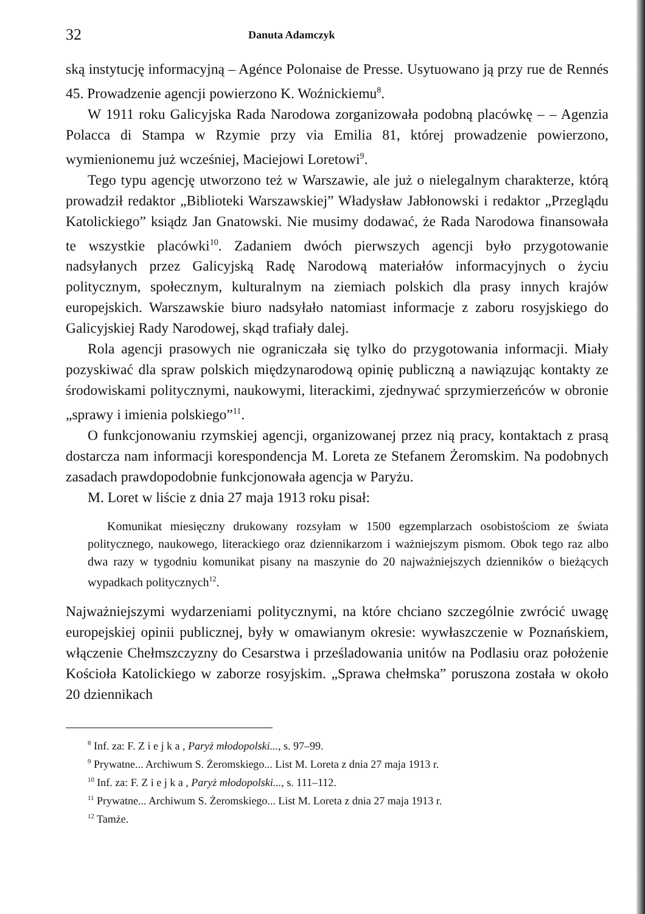32 Danuta Adamczyk
ską instytucję informacyjną – Agénce Polonaise de Presse. Usytuowano ją przy rue de Rennés 45. Prowadzenie agencji powierzono K. Woźnickiemu<sup>8</sup>.
W 1911 roku Galicyjska Rada Narodowa zorganizowała podobną placówkę – – Agenzia Polacca di Stampa w Rzymie przy via Emilia 81, której prowadzenie powierzono, wymienionemu już wcześniej, Maciejowi Loretowi<sup>9</sup>.
Tego typu agencję utworzono też w Warszawie, ale już o nielegalnym charakterze, którą prowadził redaktor „Biblioteki Warszawskiej” Władysław Jabłonowski i redaktor „Przeglądu Katolickiego” ksiądz Jan Gnatowski. Nie musimy dodawać, że Rada Narodowa finansowała te wszystkie placówki<sup>10</sup>. Zadaniem dwóch pierwszych agencji było przygotowanie nadsyłanych przez Galicyjską Radę Narodową materiałów informacyjnych o życiu politycznym, społecznym, kulturalnym na ziemiach polskich dla prasy innych krajów europejskich. Warszawskie biuro nadsyłało natomiast informacje z zaboru rosyjskiego do Galicyjskiej Rady Narodowej, skąd trafiały dalej.
Rola agencji prasowych nie ograniczała się tylko do przygotowania informacji. Miały pozyskiwać dla spraw polskich międzynarodową opinię publiczną a nawiązując kontakty ze środowiskami politycznymi, naukowymi, literackimi, zjednywać sprzymierzeńców w obronie „sprawy i imienia polskiego”<sup>11</sup>.
O funkcjonowaniu rzymskiej agencji, organizowanej przez nią pracy, kontaktach z prasą dostarcza nam informacji korespondencja M. Loreta ze Stefanem Żeromskim. Na podobnych zasadach prawdopodobnie funkcjonowała agencja w Paryżu.
M. Loret w liście z dnia 27 maja 1913 roku pisał:
Komunikat miesięczny drukowany rozsyłam w 1500 egzemplarzach osobistościom ze świata politycznego, naukowego, literackiego oraz dziennikarzom i ważniejszym pismom. Obok tego raz albo dwa razy w tygodniu komunikat pisany na maszynie do 20 najważniejszych dzienników o bieżących wypadkach politycznych<sup>12</sup>.
Najważniejszymi wydarzeniami politycznymi, na które chciano szczególnie zwrócić uwagę europejskiej opinii publicznej, były w omawianym okresie: wywłaszczenie w Poznańskiem, włączenie Chełmszczyzny do Cesarstwa i prześladowania unitów na Podlasiu oraz położenie Kościoła Katolickiego w zaborze rosyjskim. „Sprawa chełmska” poruszona została w około 20 dziennikach
<sup>8</sup> Inf. za: F. Z i e j k a , Paryż młodopolski..., s. 97–99.
<sup>9</sup> Prywatne... Archiwum S. Żeromskiego... List M. Loreta z dnia 27 maja 1913 r.
<sup>10</sup> Inf. za: F. Z i e j k a , Paryż młodopolski..., s. 111–112.
<sup>11</sup> Prywatne... Archiwum S. Żeromskiego... List M. Loreta z dnia 27 maja 1913 r.
<sup>12</sup> Tamże.